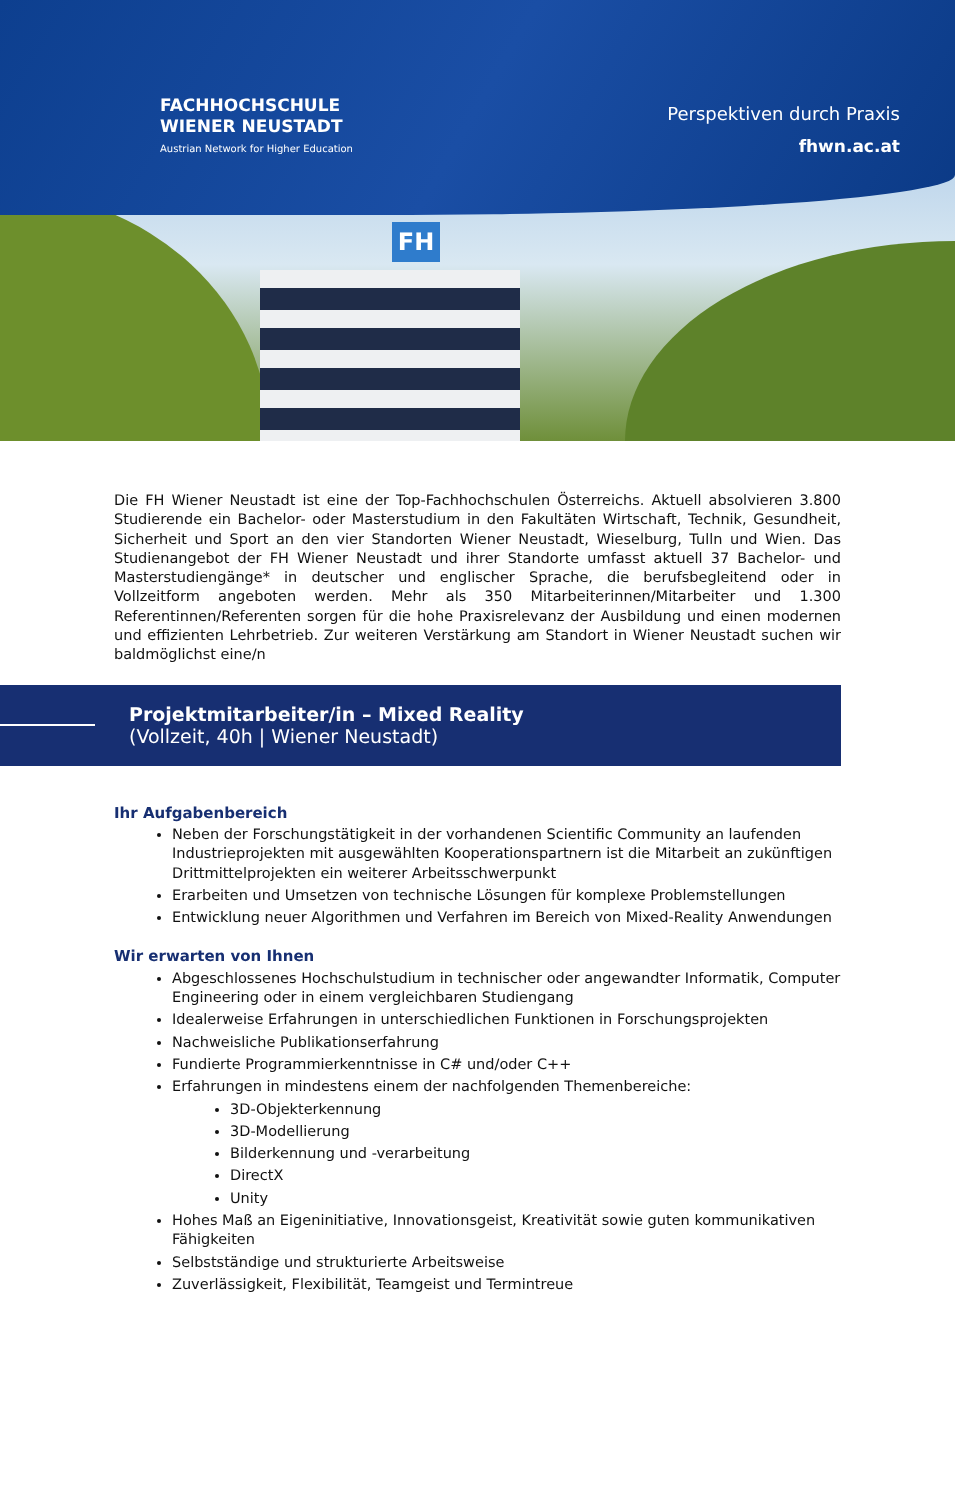FH
FACHHOCHSCHULE
WIENER NEUSTADT
Austrian Network for Higher Education
Perspektiven durch Praxis
fhwn.ac.at
Die FH Wiener Neustadt ist eine der Top-Fachhochschulen Österreichs. Aktuell absolvieren 3.800 Studierende ein Bachelor- oder Masterstudium in den Fakultäten Wirtschaft, Technik, Gesundheit, Sicherheit und Sport an den vier Standorten Wiener Neustadt, Wieselburg, Tulln und Wien. Das Studienangebot der FH Wiener Neustadt und ihrer Standorte umfasst aktuell 37 Bachelor- und Masterstudiengänge* in deutscher und englischer Sprache, die berufsbegleitend oder in Vollzeitform angeboten werden. Mehr als 350 Mitarbeiterinnen/Mitarbeiter und 1.300 Referentinnen/Referenten sorgen für die hohe Praxisrelevanz der Ausbildung und einen modernen und effizienten Lehrbetrieb. Zur weiteren Verstärkung am Standort in Wiener Neustadt suchen wir baldmöglichst eine/n
Projektmitarbeiter/in – Mixed Reality
(Vollzeit, 40h | Wiener Neustadt)
Ihr Aufgabenbereich
Neben der Forschungstätigkeit in der vorhandenen Scientific Community an laufenden Industrieprojekten mit ausgewählten Kooperationspartnern ist die Mitarbeit an zukünftigen Drittmittelprojekten ein weiterer Arbeitsschwerpunkt
Erarbeiten und Umsetzen von technische Lösungen für komplexe Problemstellungen
Entwicklung neuer Algorithmen und Verfahren im Bereich von Mixed-Reality Anwendungen
Wir erwarten von Ihnen
Abgeschlossenes Hochschulstudium in technischer oder angewandter Informatik, Computer Engineering oder in einem vergleichbaren Studiengang
Idealerweise Erfahrungen in unterschiedlichen Funktionen in Forschungsprojekten
Nachweisliche Publikationserfahrung
Fundierte Programmierkenntnisse in C# und/oder C++
Erfahrungen in mindestens einem der nachfolgenden Themenbereiche:
3D-Objekterkennung
3D-Modellierung
Bilderkennung und -verarbeitung
DirectX
Unity
Hohes Maß an Eigeninitiative, Innovationsgeist, Kreativität sowie guten kommunikativen Fähigkeiten
Selbstständige und strukturierte Arbeitsweise
Zuverlässigkeit, Flexibilität, Teamgeist und Termintreue